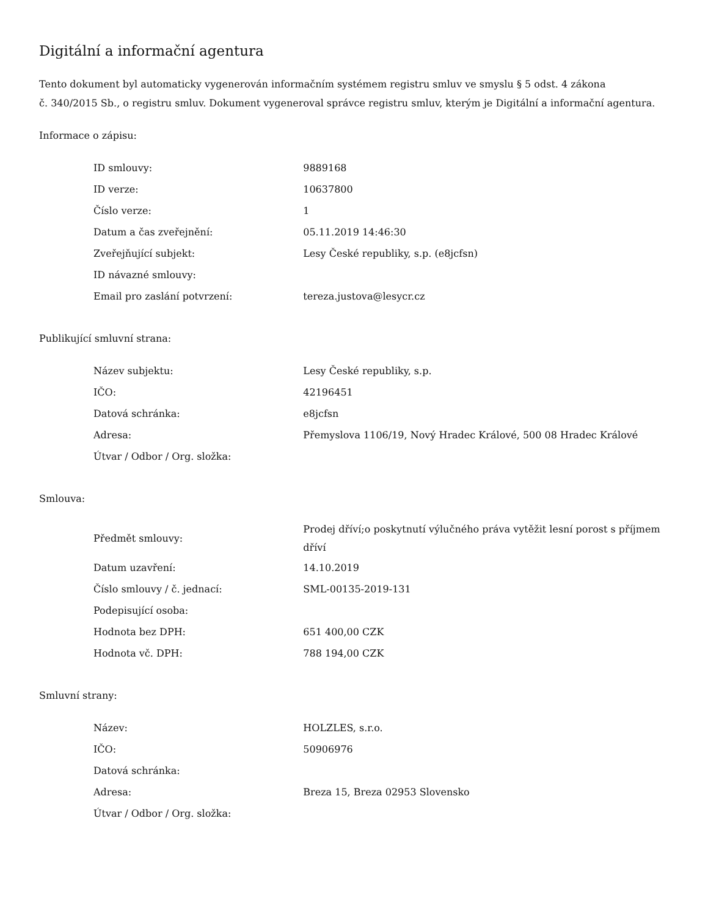Digitální a informační agentura
Tento dokument byl automaticky vygenerován informačním systémem registru smluv ve smyslu § 5 odst. 4 zákona
č. 340/2015 Sb., o registru smluv. Dokument vygeneroval správce registru smluv, kterým je Digitální a informační agentura.
Informace o zápisu:
| ID smlouvy: | 9889168 |
| ID verze: | 10637800 |
| Číslo verze: | 1 |
| Datum a čas zveřejnění: | 05.11.2019 14:46:30 |
| Zveřejňující subjekt: | Lesy České republiky, s.p. (e8jcfsn) |
| ID návazné smlouvy: | |
| Email pro zaslání potvrzení: | tereza.justova@lesycr.cz |
Publikující smluvní strana:
| Název subjektu: | Lesy České republiky, s.p. |
| IČO: | 42196451 |
| Datová schránka: | e8jcfsn |
| Adresa: | Přemyslova 1106/19, Nový Hradec Králové, 500 08 Hradec Králové |
| Útvar / Odbor / Org. složka: | |
Smlouva:
| Předmět smlouvy: | Prodej dříví;o poskytnutí výlučného práva vytěžit lesní porost s příjmem dříví |
| Datum uzavření: | 14.10.2019 |
| Číslo smlouvy / č. jednací: | SML-00135-2019-131 |
| Podepisující osoba: | |
| Hodnota bez DPH: | 651 400,00 CZK |
| Hodnota vč. DPH: | 788 194,00 CZK |
Smluvní strany:
| Název: | HOLZLES, s.r.o. |
| IČO: | 50906976 |
| Datová schránka: | |
| Adresa: | Breza 15, Breza 02953 Slovensko |
| Útvar / Odbor / Org. složka: | |